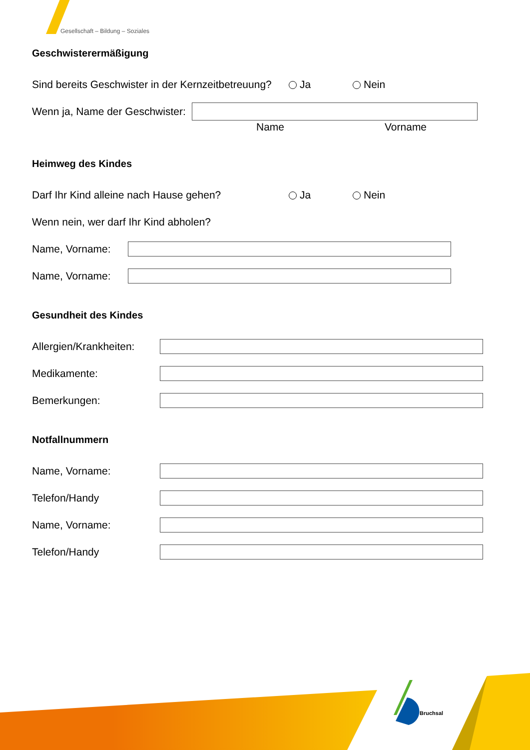Gesellschaft – Bildung – Soziales
Geschwisterermäßigung
Sind bereits Geschwister in der Kernzeitbetreuung? Ja Nein
Wenn ja, Name der Geschwister:
Name Vorname
Heimweg des Kindes
Darf Ihr Kind alleine nach Hause gehen? Ja Nein
Wenn nein, wer darf Ihr Kind abholen?
Name, Vorname:
Name, Vorname:
Gesundheit des Kindes
Allergien/Krankheiten:
Medikamente:
Bemerkungen:
Notfallnummern
Name, Vorname:
Telefon/Handy
Name, Vorname:
Telefon/Handy
Bruchsal